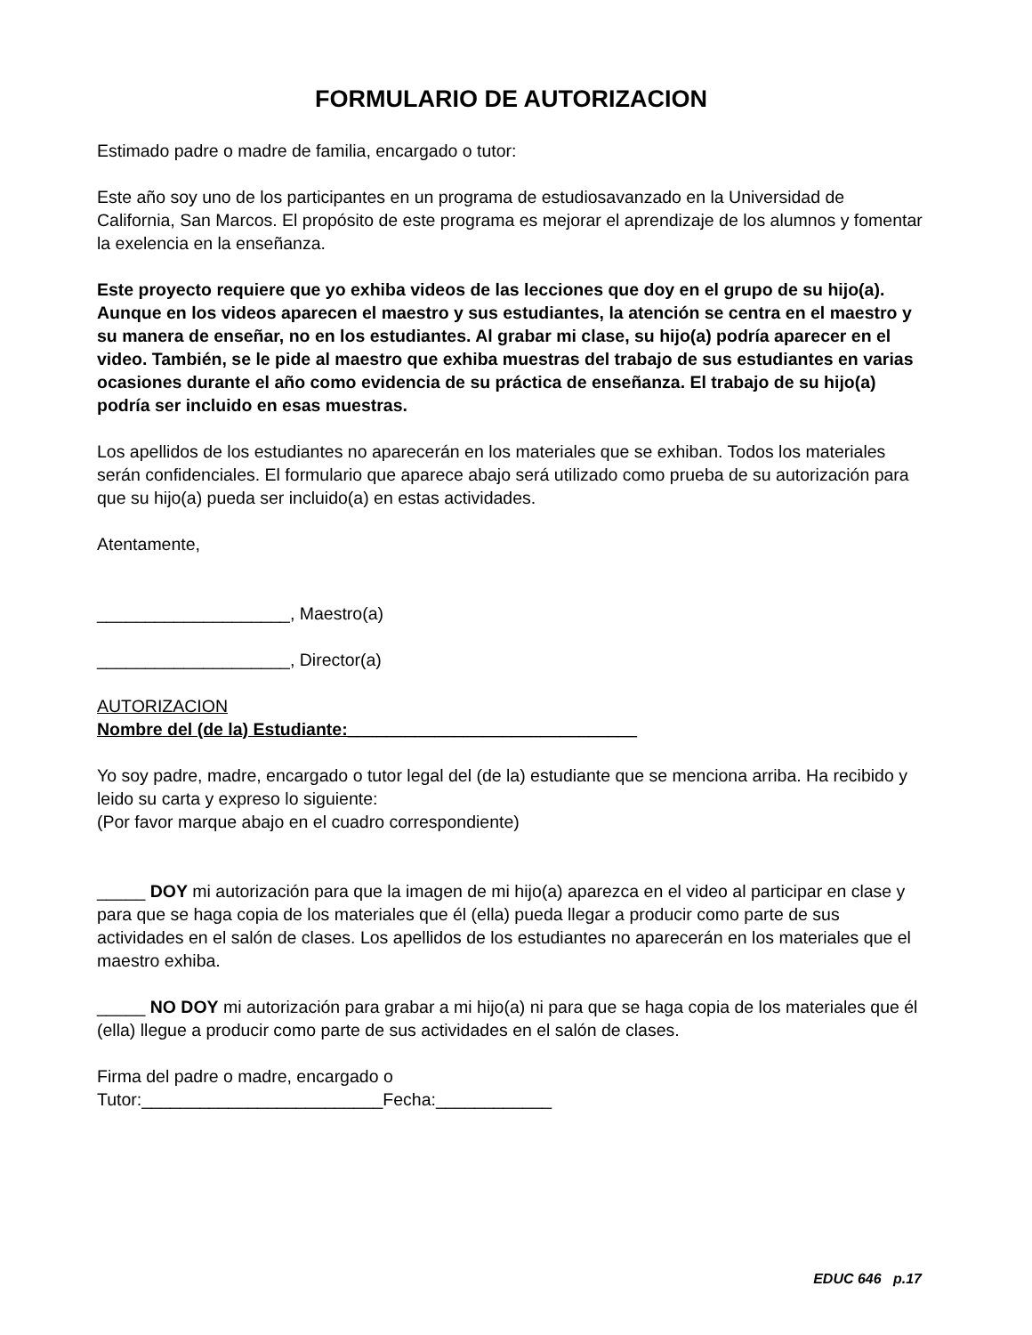FORMULARIO DE AUTORIZACION
Estimado padre o madre de familia, encargado o tutor:
Este año soy uno de los participantes en un programa de estudiosavanzado en la Universidad de California, San Marcos. El propósito de este programa es mejorar el aprendizaje de los alumnos y fomentar la exelencia en la enseñanza.
Este proyecto requiere que yo exhiba videos de las lecciones que doy en el grupo de su hijo(a). Aunque en los videos aparecen el maestro y sus estudiantes, la atención se centra en el maestro y su manera de enseñar, no en los estudiantes. Al grabar mi clase, su hijo(a) podría aparecer en el video. También, se le pide al maestro que exhiba muestras del trabajo de sus estudiantes en varias ocasiones durante el año como evidencia de su práctica de enseñanza. El trabajo de su hijo(a) podría ser incluido en esas muestras.
Los apellidos de los estudiantes no aparecerán en los materiales que se exhiban. Todos los materiales serán confidenciales. El formulario que aparece abajo será utilizado como prueba de su autorización para que su hijo(a) pueda ser incluido(a) en estas actividades.
Atentamente,
____________________, Maestro(a)
____________________, Director(a)
AUTORIZACION
Nombre del (de la) Estudiante:______________________________
Yo soy padre, madre, encargado o tutor legal del (de la) estudiante que se menciona arriba. Ha recibido y leido su carta y expreso lo siguiente:
(Por favor marque abajo en el cuadro correspondiente)
_____ DOY mi autorización para que la imagen de mi hijo(a) aparezca en el video al participar en clase y para que se haga copia de los materiales que él (ella) pueda llegar a producir como parte de sus actividades en el salón de clases. Los apellidos de los estudiantes no aparecerán en los materiales que el maestro exhiba.
_____ NO DOY mi autorización para grabar a mi hijo(a) ni para que se haga copia de los materiales que él (ella) llegue a producir como parte de sus actividades en el salón de clases.
Firma del padre o madre, encargado o
Tutor:_________________________Fecha:____________
EDUC 646 p.17